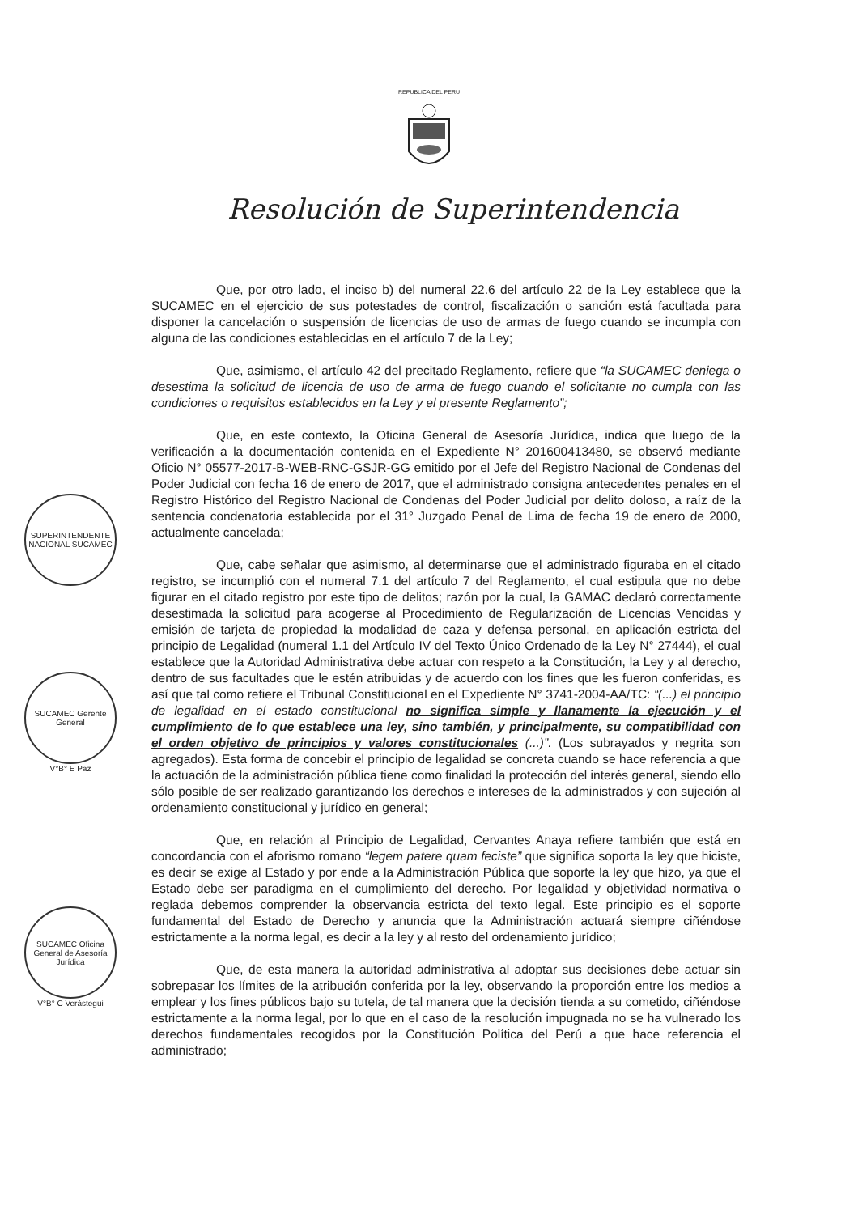REPUBLICA DEL PERU
Resolución de Superintendencia
SUPERINTENDENTE NACIONAL SUCAMEC
SUCAMEC Gerente General
V°B° E Paz
SUCAMEC Oficina General de Asesoría Jurídica
V°B° C Verástegui
Que, por otro lado, el inciso b) del numeral 22.6 del artículo 22 de la Ley establece que la SUCAMEC en el ejercicio de sus potestades de control, fiscalización o sanción está facultada para disponer la cancelación o suspensión de licencias de uso de armas de fuego cuando se incumpla con alguna de las condiciones establecidas en el artículo 7 de la Ley;
Que, asimismo, el artículo 42 del precitado Reglamento, refiere que “la SUCAMEC deniega o desestima la solicitud de licencia de uso de arma de fuego cuando el solicitante no cumpla con las condiciones o requisitos establecidos en la Ley y el presente Reglamento”;
Que, en este contexto, la Oficina General de Asesoría Jurídica, indica que luego de la verificación a la documentación contenida en el Expediente N° 201600413480, se observó mediante Oficio N° 05577-2017-B-WEB-RNC-GSJR-GG emitido por el Jefe del Registro Nacional de Condenas del Poder Judicial con fecha 16 de enero de 2017, que el administrado consigna antecedentes penales en el Registro Histórico del Registro Nacional de Condenas del Poder Judicial por delito doloso, a raíz de la sentencia condenatoria establecida por el 31° Juzgado Penal de Lima de fecha 19 de enero de 2000, actualmente cancelada;
Que, cabe señalar que asimismo, al determinarse que el administrado figuraba en el citado registro, se incumplió con el numeral 7.1 del artículo 7 del Reglamento, el cual estipula que no debe figurar en el citado registro por este tipo de delitos; razón por la cual, la GAMAC declaró correctamente desestimada la solicitud para acogerse al Procedimiento de Regularización de Licencias Vencidas y emisión de tarjeta de propiedad la modalidad de caza y defensa personal, en aplicación estricta del principio de Legalidad (numeral 1.1 del Artículo IV del Texto Único Ordenado de la Ley N° 27444), el cual establece que la Autoridad Administrativa debe actuar con respeto a la Constitución, la Ley y al derecho, dentro de sus facultades que le estén atribuidas y de acuerdo con los fines que les fueron conferidas, es así que tal como refiere el Tribunal Constitucional en el Expediente N° 3741-2004-AA/TC: “(...) el principio de legalidad en el estado constitucional no significa simple y llanamente la ejecución y el cumplimiento de lo que establece una ley, sino también, y principalmente, su compatibilidad con el orden objetivo de principios y valores constitucionales (...)”. (Los subrayados y negrita son agregados). Esta forma de concebir el principio de legalidad se concreta cuando se hace referencia a que la actuación de la administración pública tiene como finalidad la protección del interés general, siendo ello sólo posible de ser realizado garantizando los derechos e intereses de la administrados y con sujeción al ordenamiento constitucional y jurídico en general;
Que, en relación al Principio de Legalidad, Cervantes Anaya refiere también que está en concordancia con el aforismo romano “legem patere quam feciste” que significa soporta la ley que hiciste, es decir se exige al Estado y por ende a la Administración Pública que soporte la ley que hizo, ya que el Estado debe ser paradigma en el cumplimiento del derecho. Por legalidad y objetividad normativa o reglada debemos comprender la observancia estricta del texto legal. Este principio es el soporte fundamental del Estado de Derecho y anuncia que la Administración actuará siempre ciñéndose estrictamente a la norma legal, es decir a la ley y al resto del ordenamiento jurídico;
Que, de esta manera la autoridad administrativa al adoptar sus decisiones debe actuar sin sobrepasar los límites de la atribución conferida por la ley, observando la proporción entre los medios a emplear y los fines públicos bajo su tutela, de tal manera que la decisión tienda a su cometido, ciñéndose estrictamente a la norma legal, por lo que en el caso de la resolución impugnada no se ha vulnerado los derechos fundamentales recogidos por la Constitución Política del Perú a que hace referencia el administrado;